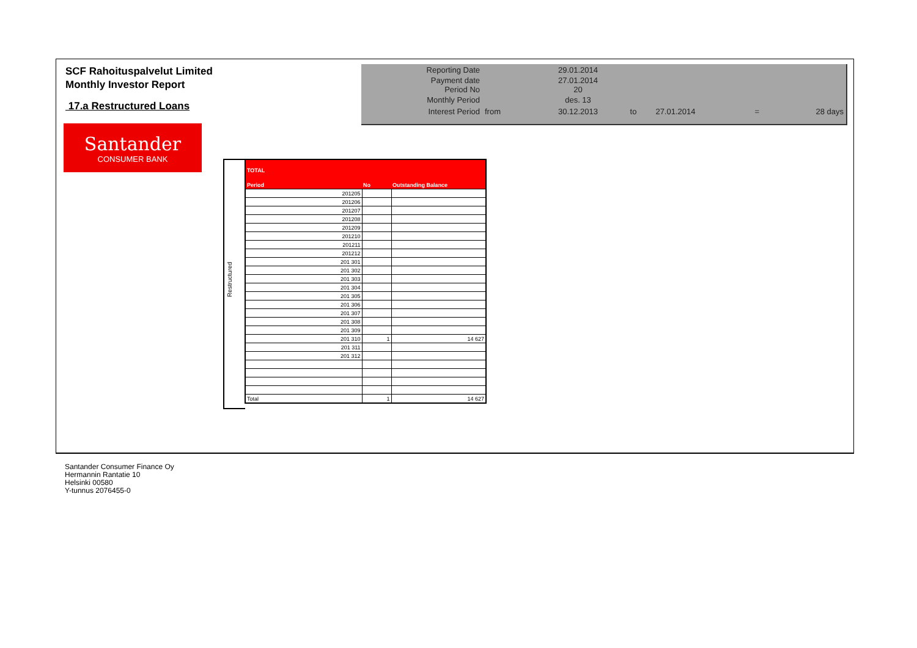SCF Rahoituspalvelut Limited
Monthly Investor Report
17.a Restructured Loans
| Reporting Date | | 29.01.2014 | | | | |
| Payment date Period No | | 27.01.2014 20 | | | | |
| Monthly Period | | des. 13 | | | | |
| Interest Period | from | 30.12.2013 | to | 27.01.2014 | = | 28 days |
Santander
CONSUMER BANK
Restructured
| TOTAL | | |
| Period | No | Outstanding Balance |
| 201205 | | |
| 201206 | | |
| 201207 | | |
| 201208 | | |
| 201209 | | |
| 201210 | | |
| 201211 | | |
| 201212 | | |
| 201 301 | | |
| 201 302 | | |
| 201 303 | | |
| 201 304 | | |
| 201 305 | | |
| 201 306 | | |
| 201 307 | | |
| 201 308 | | |
| 201 309 | | |
| 201 310 | 1 | 14 627 |
| 201 311 | | |
| 201 312 | | |
| Total | 1 | 14 627 |
Santander Consumer Finance Oy
Hermannin Rantatie 10
Helsinki 00580
Y-tunnus 2076455-0